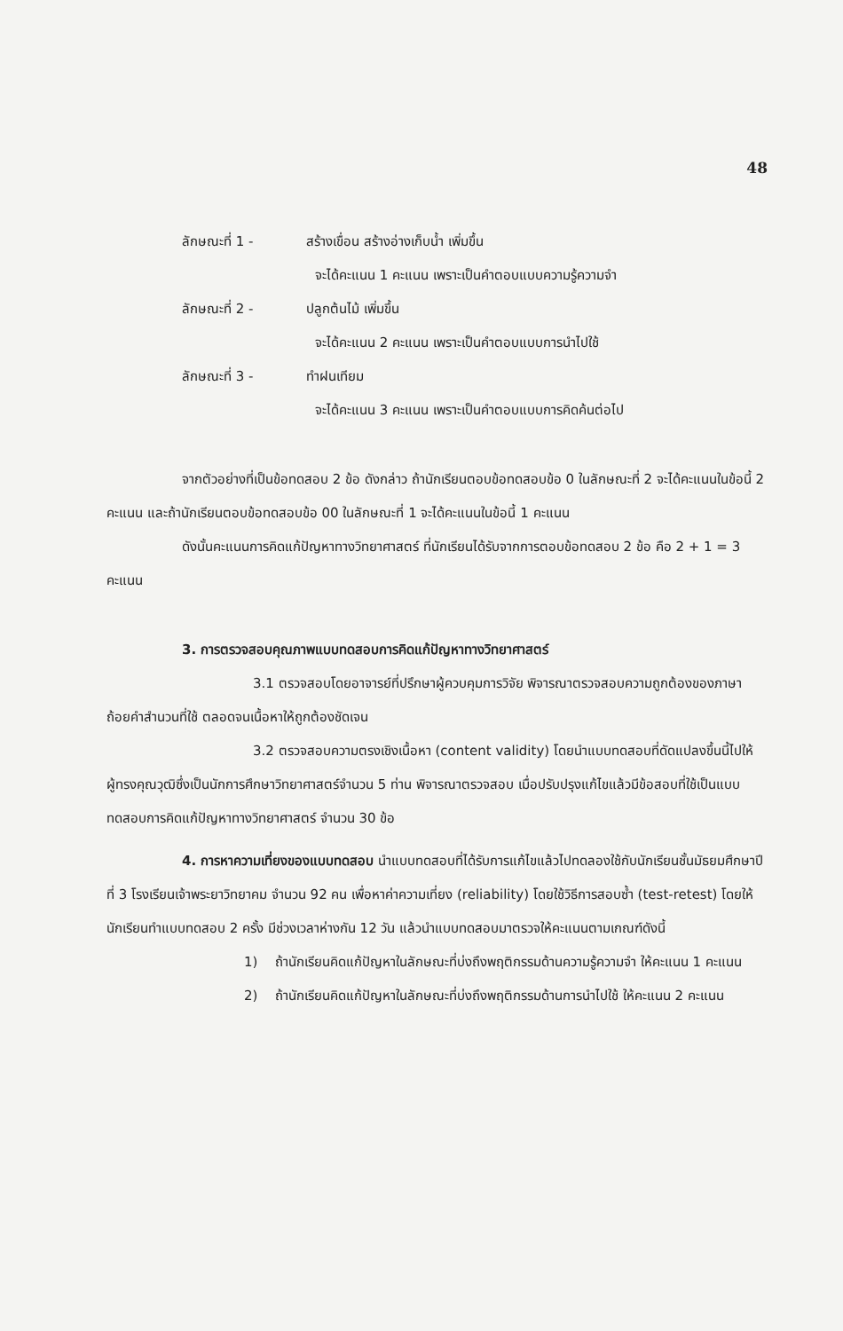48
ลักษณะที่ 1 - สร้างเขื่อน สร้างอ่างเก็บน้ำ เพิ่มขึ้น
จะได้คะแนน 1 คะแนน เพราะเป็นคำตอบแบบความรู้ความจำ
ลักษณะที่ 2 - ปลูกต้นไม้ เพิ่มขึ้น
จะได้คะแนน 2 คะแนน เพราะเป็นคำตอบแบบการนำไปใช้
ลักษณะที่ 3 - ทำฝนเทียม
จะได้คะแนน 3 คะแนน เพราะเป็นคำตอบแบบการคิดค้นต่อไป
จากตัวอย่างที่เป็นข้อทดสอบ 2 ข้อ ดังกล่าว ถ้านักเรียนตอบข้อทดสอบข้อ 0 ในลักษณะที่ 2 จะได้คะแนนในข้อนี้ 2 คะแนน และถ้านักเรียนตอบข้อทดสอบข้อ 00 ในลักษณะที่ 1 จะได้คะแนนในข้อนี้ 1 คะแนน
ดังนั้นคะแนนการคิดแก้ปัญหาทางวิทยาศาสตร์ ที่นักเรียนได้รับจากการตอบข้อทดสอบ 2 ข้อ คือ 2 + 1 = 3 คะแนน
3. การตรวจสอบคุณภาพแบบทดสอบการคิดแก้ปัญหาทางวิทยาศาสตร์
3.1 ตรวจสอบโดยอาจารย์ที่ปรึกษาผู้ควบคุมการวิจัย พิจารณาตรวจสอบความถูกต้องของภาษา ถ้อยคำสำนวนที่ใช้ ตลอดจนเนื้อหาให้ถูกต้องชัดเจน
3.2 ตรวจสอบความตรงเชิงเนื้อหา (content validity) โดยนำแบบทดสอบที่ดัดแปลงขึ้นนี้ไปให้ผู้ทรงคุณวุฒิซึ่งเป็นนักการศึกษาวิทยาศาสตร์จำนวน 5 ท่าน พิจารณาตรวจสอบ เมื่อปรับปรุงแก้ไขแล้วมีข้อสอบที่ใช้เป็นแบบทดสอบการคิดแก้ปัญหาทางวิทยาศาสตร์ จำนวน 30 ข้อ
4. การหาความเที่ยงของแบบทดสอบ นำแบบทดสอบที่ได้รับการแก้ไขแล้วไปทดลองใช้กับนักเรียนชั้นมัธยมศึกษาปีที่ 3 โรงเรียนเจ้าพระยาวิทยาคม จำนวน 92 คน เพื่อหาค่าความเที่ยง (reliability) โดยใช้วิธีการสอบซ้ำ (test-retest) โดยให้นักเรียนทำแบบทดสอบ 2 ครั้ง มีช่วงเวลาห่างกัน 12 วัน แล้วนำแบบทดสอบมาตรวจให้คะแนนตามเกณฑ์ดังนี้
1) ถ้านักเรียนคิดแก้ปัญหาในลักษณะที่บ่งถึงพฤติกรรมด้านความรู้ความจำ ให้คะแนน 1 คะแนน
2) ถ้านักเรียนคิดแก้ปัญหาในลักษณะที่บ่งถึงพฤติกรรมด้านการนำไปใช้ ให้คะแนน 2 คะแนน